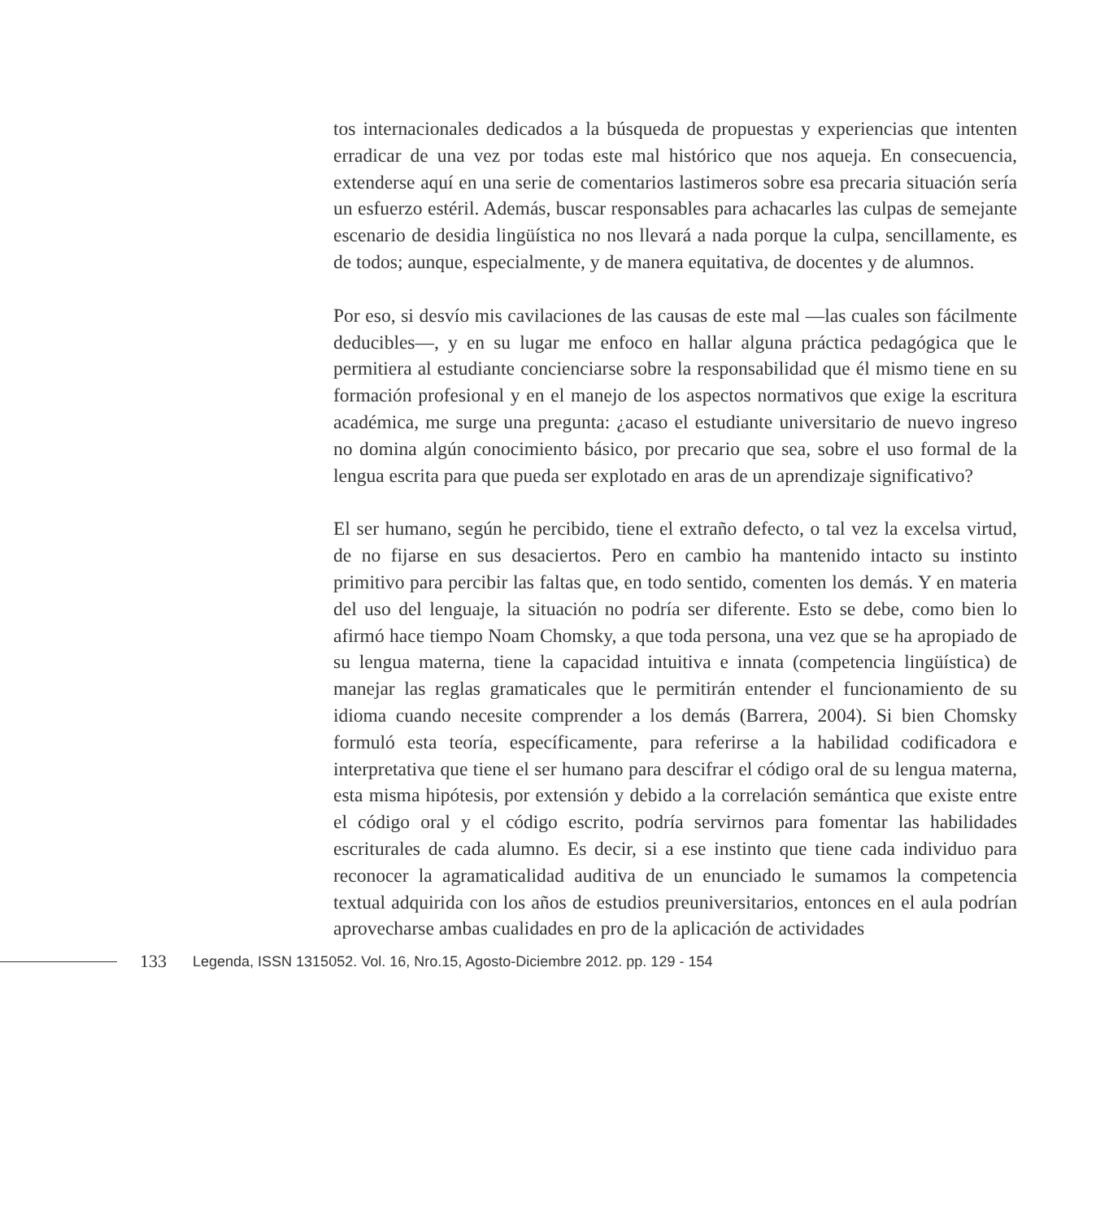tos internacionales dedicados a la búsqueda de propuestas y experiencias que intenten erradicar de una vez por todas este mal histórico que nos aqueja. En consecuencia, extenderse aquí en una serie de comentarios lastimeros sobre esa precaria situación sería un esfuerzo estéril. Además, buscar responsables para achacarles las culpas de semejante escenario de desidia lingüística no nos llevará a nada porque la culpa, sencillamente, es de todos; aunque, especialmente, y de manera equitativa, de docentes y de alumnos.
Por eso, si desvío mis cavilaciones de las causas de este mal —las cuales son fácilmente deducibles—, y en su lugar me enfoco en hallar alguna práctica pedagógica que le permitiera al estudiante concienciarse sobre la responsabilidad que él mismo tiene en su formación profesional y en el manejo de los aspectos normativos que exige la escritura académica, me surge una pregunta: ¿acaso el estudiante universitario de nuevo ingreso no domina algún conocimiento básico, por precario que sea, sobre el uso formal de la lengua escrita para que pueda ser explotado en aras de un aprendizaje significativo?
El ser humano, según he percibido, tiene el extraño defecto, o tal vez la excelsa virtud, de no fijarse en sus desaciertos. Pero en cambio ha mantenido intacto su instinto primitivo para percibir las faltas que, en todo sentido, comenten los demás. Y en materia del uso del lenguaje, la situación no podría ser diferente. Esto se debe, como bien lo afirmó hace tiempo Noam Chomsky, a que toda persona, una vez que se ha apropiado de su lengua materna, tiene la capacidad intuitiva e innata (competencia lingüística) de manejar las reglas gramaticales que le permitirán entender el funcionamiento de su idioma cuando necesite comprender a los demás (Barrera, 2004). Si bien Chomsky formuló esta teoría, específicamente, para referirse a la habilidad codificadora e interpretativa que tiene el ser humano para descifrar el código oral de su lengua materna, esta misma hipótesis, por extensión y debido a la correlación semántica que existe entre el código oral y el código escrito, podría servirnos para fomentar las habilidades escriturales de cada alumno. Es decir, si a ese instinto que tiene cada individuo para reconocer la agramaticalidad auditiva de un enunciado le sumamos la competencia textual adquirida con los años de estudios preuniversitarios, entonces en el aula podrían aprovecharse ambas cualidades en pro de la aplicación de actividades
133 Legenda, ISSN 1315052. Vol. 16, Nro.15, Agosto-Diciembre 2012. pp. 129 - 154